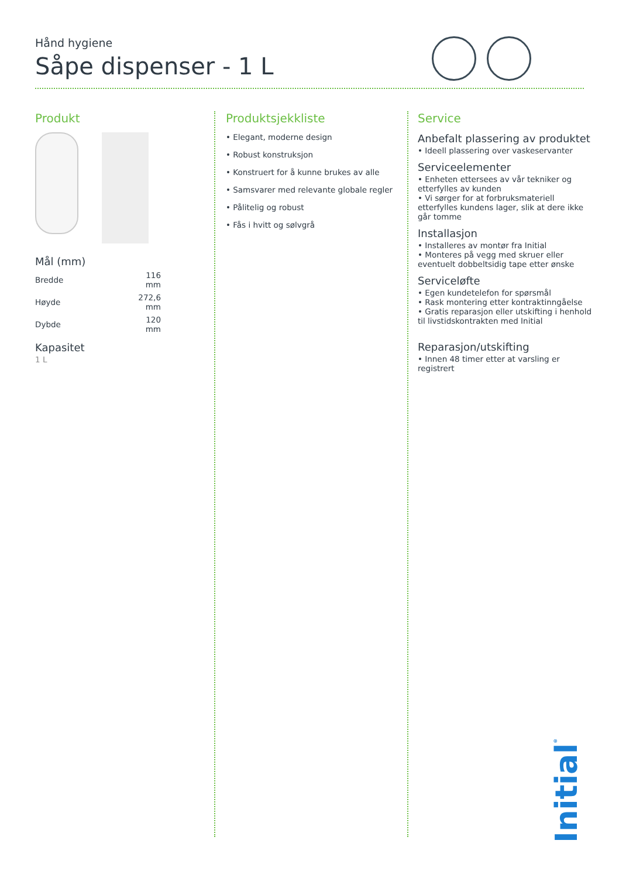Hånd hygiene
Såpe dispenser - 1 L
Produkt
Mål (mm)
| Bredde | 116 mm |
| Høyde | 272,6 mm |
| Dybde | 120 mm |
Kapasitet
1 L
Produktsjekkliste
• Elegant, moderne design
• Robust konstruksjon
• Konstruert for å kunne brukes av alle
• Samsvarer med relevante globale regler
• Pålitelig og robust
• Fås i hvitt og sølvgrå
Service
Anbefalt plassering av produktet
• Ideell plassering over vaskeservanter
Serviceelementer
• Enheten ettersees av vår tekniker og etterfylles av kunden
• Vi sørger for at forbruksmateriell etterfylles kundens lager, slik at dere ikke går tomme
Installasjon
• Installeres av montør fra Initial
• Monteres på vegg med skruer eller eventuelt dobbeltsidig tape etter ønske
Serviceløfte
• Egen kundetelefon for spørsmål
• Rask montering etter kontraktinngåelse
• Gratis reparasjon eller utskifting i henhold til livstidskontrakten med Initial
Reparasjon/utskifting
• Innen 48 timer etter at varsling er registrert
Initial<sup>®</sup>